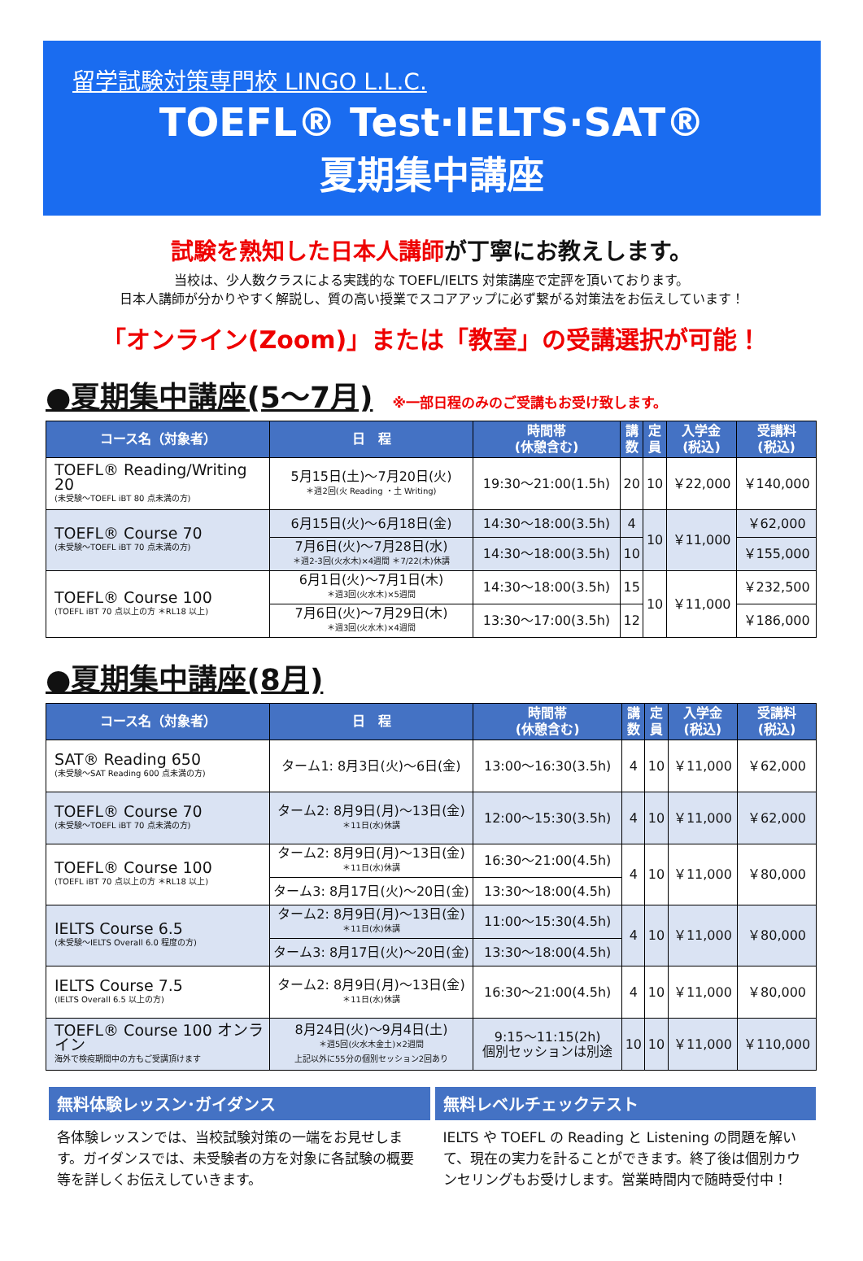留学試験対策専門校 LINGO L.L.C.
TOEFL® Test·IELTS·SAT®
夏期集中講座
試験を熟知した日本人講師が丁寧にお教えします。
当校は、少人数クラスによる実践的な TOEFL/IELTS 対策講座で定評を頂いております。
日本人講師が分かりやすく解説し、質の高い授業でスコアアップに必ず繋がる対策法をお伝えしています！
「オンライン(Zoom)」または「教室」の受講選択が可能！
●夏期集中講座(5～7月) ※一部日程のみのご受講もお受け致します。
| コース名（対象者） | 日 程 | 時間帯 (休憩含む) | 講 数 | 定 員 | 入学金 (税込) | 受講料 (税込) |
| --- | --- | --- | --- | --- | --- | --- |
| TOEFL® Reading/Writing 20 (未受験～TOEFL iBT 80 点未満の方) | 5月15日(土)～7月20日(火) ＊週2回(火 Reading ・土 Writing) | 19:30～21:00(1.5h) | 20 | 10 | ￥22,000 | ￥140,000 |
| TOEFL® Course 70 (未受験～TOEFL iBT 70 点未満の方) | 6月15日(火)～6月18日(金) | 14:30～18:00(3.5h) | 4 | 10 | ￥11,000 | ￥62,000 |
| | 7月6日(火)～7月28日(水) ＊週2-3回(火水木)×4週間 ＊7/22(木)休講 | 14:30～18:00(3.5h) | 10 | | | ￥155,000 |
| TOEFL® Course 100 (TOEFL iBT 70 点以上の方 ＊RL18 以上) | 6月1日(火)～7月1日(木) ＊週3回(火水木)×5週間 | 14:30～18:00(3.5h) | 15 | 10 | ￥11,000 | ￥232,500 |
| | 7月6日(火)～7月29日(木) ＊週3回(火水木)×4週間 | 13:30～17:00(3.5h) | 12 | | | ￥186,000 |
●夏期集中講座(8月)
| コース名（対象者） | 日 程 | 時間帯 (休憩含む) | 講 数 | 定 員 | 入学金 (税込) | 受講料 (税込) |
| --- | --- | --- | --- | --- | --- | --- |
| SAT® Reading 650 (未受験～SAT Reading 600 点未満の方) | ターム1: 8月3日(火)～6日(金) | 13:00～16:30(3.5h) | 4 | 10 | ￥11,000 | ￥62,000 |
| TOEFL® Course 70 (未受験～TOEFL iBT 70 点未満の方) | ターム2: 8月9日(月)～13日(金) ＊11日(水)休講 | 12:00～15:30(3.5h) | 4 | 10 | ￥11,000 | ￥62,000 |
| TOEFL® Course 100 (TOEFL iBT 70 点以上の方 ＊RL18 以上) | ターム2: 8月9日(月)～13日(金) ＊11日(水)休講 | 16:30～21:00(4.5h) | 4 | 10 | ￥11,000 | ￥80,000 |
| | ターム3: 8月17日(火)～20日(金) | 13:30～18:00(4.5h) | | | | |
| IELTS Course 6.5 (未受験～IELTS Overall 6.0 程度の方) | ターム2: 8月9日(月)～13日(金) ＊11日(水)休講 | 11:00～15:30(4.5h) | 4 | 10 | ￥11,000 | ￥80,000 |
| | ターム3: 8月17日(火)～20日(金) | 13:30～18:00(4.5h) | | | | |
| IELTS Course 7.5 (IELTS Overall 6.5 以上の方) | ターム2: 8月9日(月)～13日(金) ＊11日(水)休講 | 16:30～21:00(4.5h) | 4 | 10 | ￥11,000 | ￥80,000 |
| TOEFL® Course 100 オンライン 海外で検疫期間中の方もご受講頂けます | 8月24日(火)～9月4日(土) ＊週5回(火水木金土)×2週間 上記以外に55分の個別セッション2回あり | 9:15～11:15(2h) 個別セッションは別途 | 10 | 10 | ￥11,000 | ￥110,000 |
無料体験レッスン･ガイダンス
各体験レッスンでは、当校試験対策の一端をお見せします。ガイダンスでは、未受験者の方を対象に各試験の概要等を詳しくお伝えしていきます。
無料レベルチェックテスト
IELTS や TOEFL の Reading と Listening の問題を解いて、現在の実力を計ることができます。終了後は個別カウンセリングもお受けします。営業時間内で随時受付中！